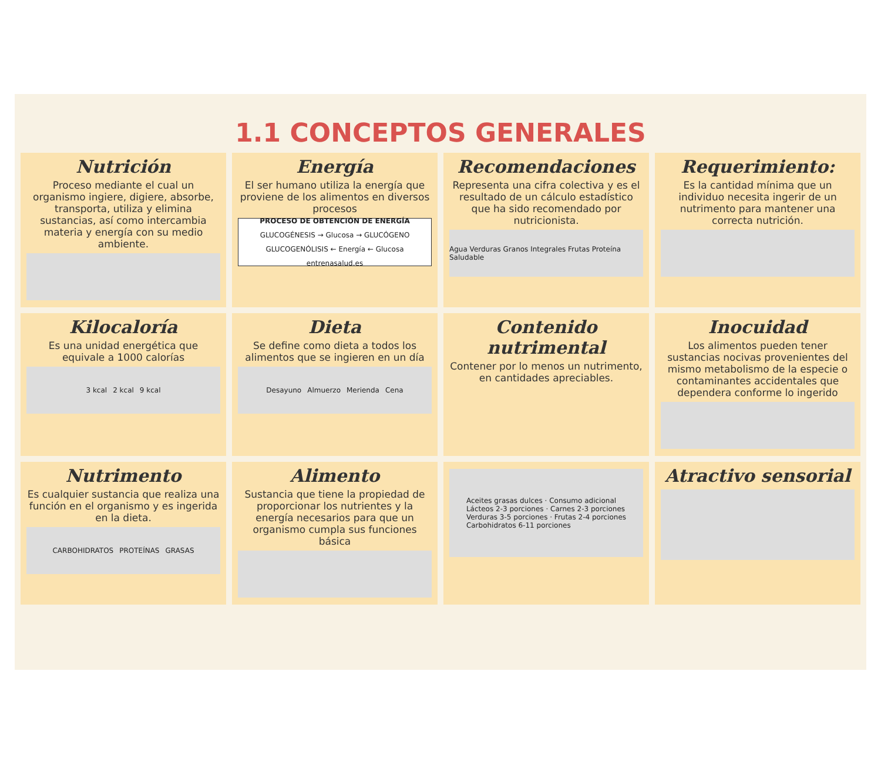1.1 CONCEPTOS GENERALES
Nutrición
Proceso mediante el cual un organismo ingiere, digiere, absorbe, transporta, utiliza y elimina sustancias, así como intercambia materia y energía con su medio ambiente.
Energía
El ser humano utiliza la energía que proviene de los alimentos en diversos procesos
PROCESO DE OBTENCIÓN DE ENERGÍA
GLUCOGÉNESIS → Glucosa → GLUCÓGENO
GLUCOGENÓLISIS ← Energía ← Glucosa
entrenasalud.es
Recomendaciones
Representa una cifra colectiva y es el resultado de un cálculo estadístico que ha sido recomendado por nutricionista.
Agua Verduras Granos Integrales Frutas Proteína Saludable
Requerimiento:
Es la cantidad mínima que un individuo necesita ingerir de un nutrimento para mantener una correcta nutrición.
Kilocaloría
Es una unidad energética que equivale a 1000 calorías
3 kcal 2 kcal 9 kcal
Dieta
Se define como dieta a todos los alimentos que se ingieren en un día
Desayuno Almuerzo Merienda Cena
Contenido nutrimental
Contener por lo menos un nutrimento, en cantidades apreciables.
Inocuidad
Los alimentos pueden tener sustancias nocivas provenientes del mismo metabolismo de la especie o contaminantes accidentales que dependera conforme lo ingerido
Nutrimento
Es cualquier sustancia que realiza una función en el organismo y es ingerida en la dieta.
CARBOHIDRATOS PROTEÍNAS GRASAS
Alimento
Sustancia que tiene la propiedad de proporcionar los nutrientes y la energía necesarios para que un organismo cumpla sus funciones básica
Aceites grasas dulces · Consumo adicional
Lácteos 2-3 porciones · Carnes 2-3 porciones
Verduras 3-5 porciones · Frutas 2-4 porciones
Carbohidratos 6-11 porciones
Atractivo sensorial